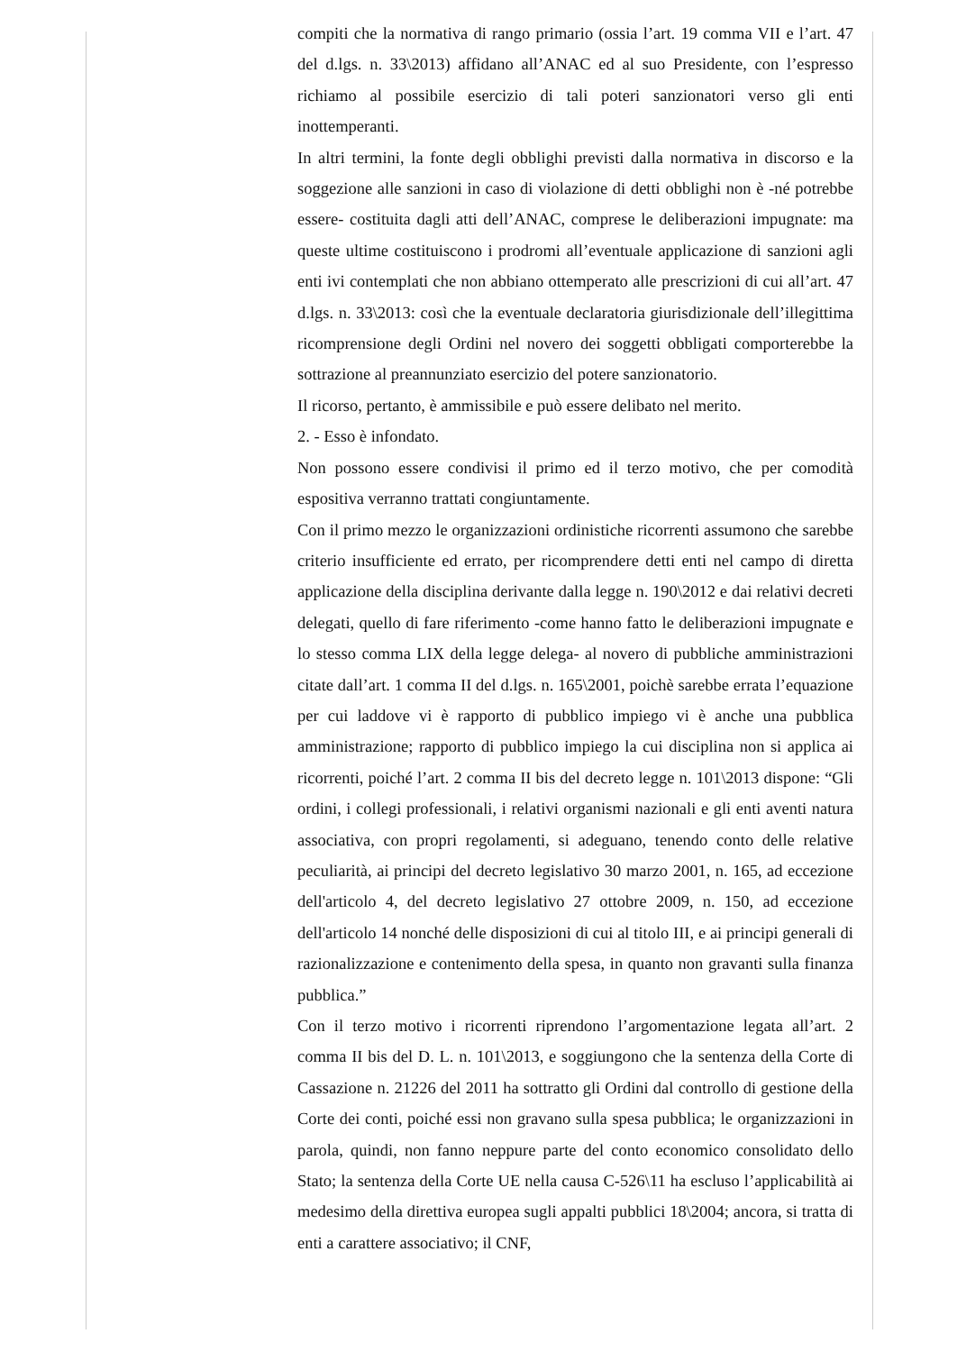compiti che la normativa di rango primario (ossia l’art. 19 comma VII e l’art. 47 del d.lgs. n. 33\2013) affidano all’ANAC ed al suo Presidente, con l’espresso richiamo al possibile esercizio di tali poteri sanzionatori verso gli enti inottemperanti.
In altri termini, la fonte degli obblighi previsti dalla normativa in discorso e la soggezione alle sanzioni in caso di violazione di detti obblighi non è -né potrebbe essere- costituita dagli atti dell’ANAC, comprese le deliberazioni impugnate: ma queste ultime costituiscono i prodromi all’eventuale applicazione di sanzioni agli enti ivi contemplati che non abbiano ottemperato alle prescrizioni di cui all’art. 47 d.lgs. n. 33\2013: così che la eventuale declaratoria giurisdizionale dell’illegittima ricomprensione degli Ordini nel novero dei soggetti obbligati comporterebbe la sottrazione al preannunziato esercizio del potere sanzionatorio.
Il ricorso, pertanto, è ammissibile e può essere delibato nel merito.
2. - Esso è infondato.
Non possono essere condivisi il primo ed il terzo motivo, che per comodità espositiva verranno trattati congiuntamente.
Con il primo mezzo le organizzazioni ordinistiche ricorrenti assumono che sarebbe criterio insufficiente ed errato, per ricomprendere detti enti nel campo di diretta applicazione della disciplina derivante dalla legge n. 190\2012 e dai relativi decreti delegati, quello di fare riferimento -come hanno fatto le deliberazioni impugnate e lo stesso comma LIX della legge delega- al novero di pubbliche amministrazioni citate dall’art. 1 comma II del d.lgs. n. 165\2001, poichè sarebbe errata l’equazione per cui laddove vi è rapporto di pubblico impiego vi è anche una pubblica amministrazione; rapporto di pubblico impiego la cui disciplina non si applica ai ricorrenti, poiché l’art. 2 comma II bis del decreto legge n. 101\2013 dispone: “Gli ordini, i collegi professionali, i relativi organismi nazionali e gli enti aventi natura associativa, con propri regolamenti, si adeguano, tenendo conto delle relative peculiarità, ai principi del decreto legislativo 30 marzo 2001, n. 165, ad eccezione dell'articolo 4, del decreto legislativo 27 ottobre 2009, n. 150, ad eccezione dell'articolo 14 nonché delle disposizioni di cui al titolo III, e ai principi generali di razionalizzazione e contenimento della spesa, in quanto non gravanti sulla finanza pubblica.”
Con il terzo motivo i ricorrenti riprendono l’argomentazione legata all’art. 2 comma II bis del D. L. n. 101\2013, e soggiungono che la sentenza della Corte di Cassazione n. 21226 del 2011 ha sottratto gli Ordini dal controllo di gestione della Corte dei conti, poiché essi non gravano sulla spesa pubblica; le organizzazioni in parola, quindi, non fanno neppure parte del conto economico consolidato dello Stato; la sentenza della Corte UE nella causa C-526\11 ha escluso l’applicabilità ai medesimo della direttiva europea sugli appalti pubblici 18\2004; ancora, si tratta di enti a carattere associativo; il CNF,